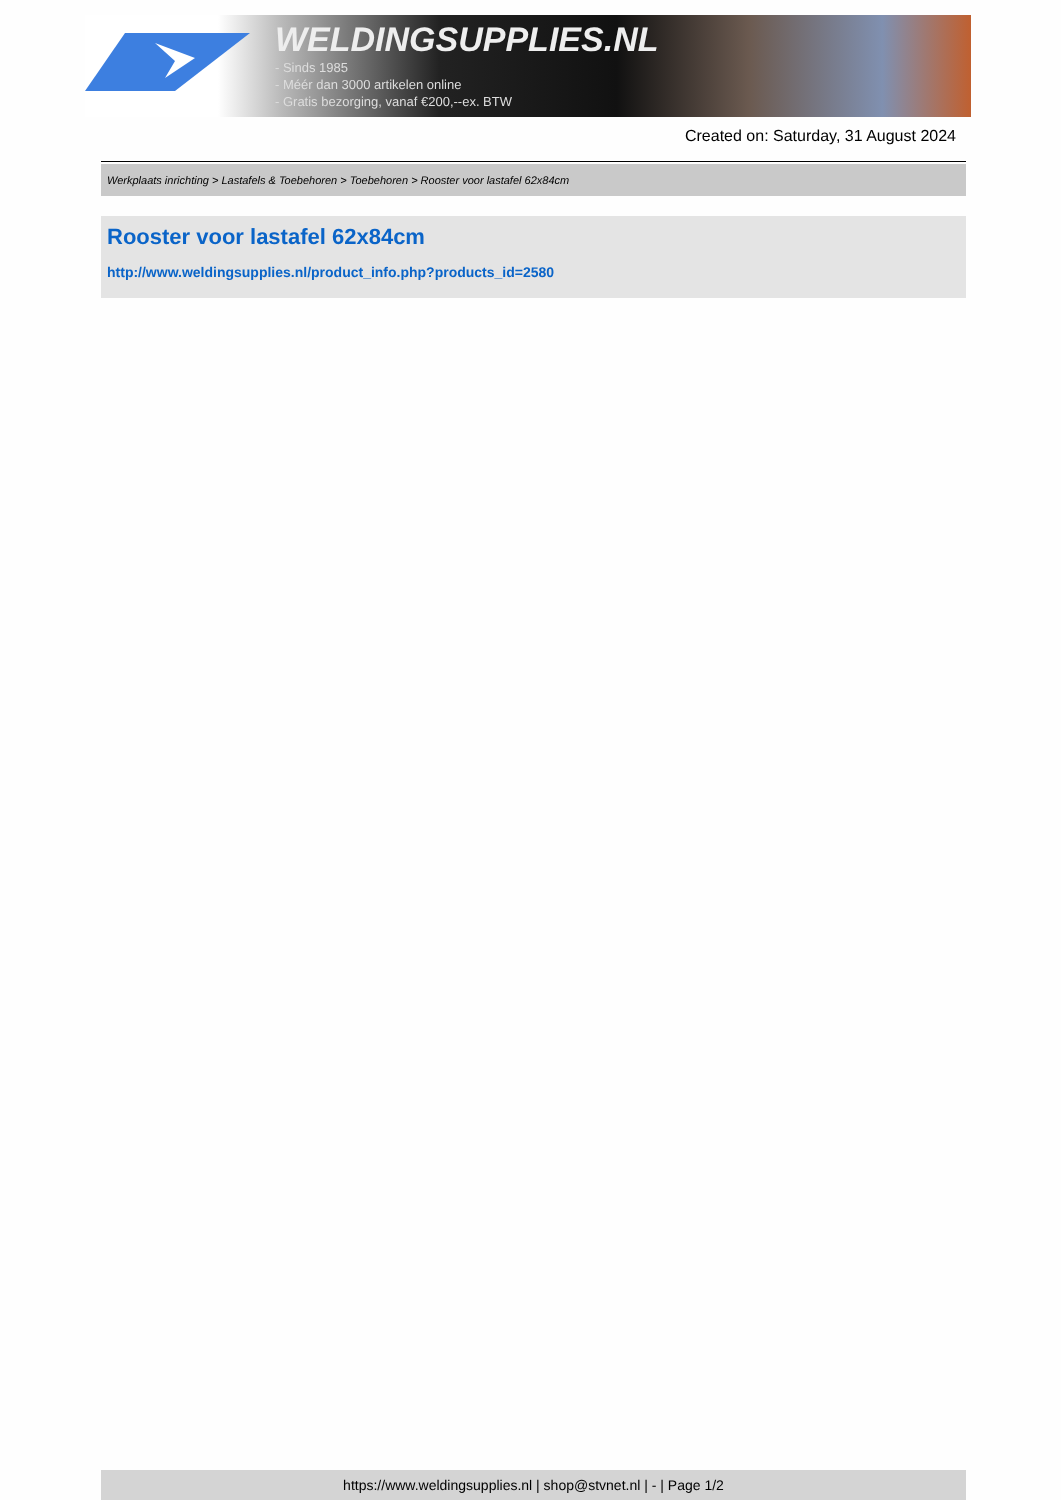WELDINGSUPPLIES.NL
- Sinds 1985
- Méér dan 3000 artikelen online
- Gratis bezorging, vanaf €200,--ex. BTW
Created on: Saturday, 31 August 2024
Werkplaats inrichting > Lastafels & Toebehoren > Toebehoren > Rooster voor lastafel 62x84cm
Rooster voor lastafel 62x84cm
http://www.weldingsupplies.nl/product_info.php?products_id=2580
https://www.weldingsupplies.nl | shop@stvnet.nl | - | Page 1/2